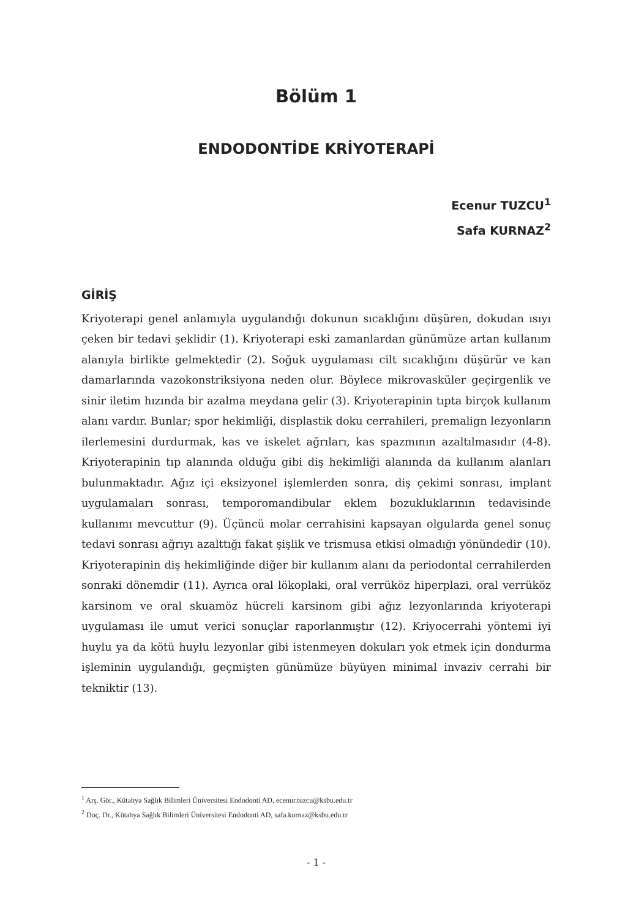Bölüm 1
ENDODONTİDE KRİYOTERAPİ
Ecenur TUZCU<sup>1</sup>
Safa KURNAZ<sup>2</sup>
GİRİŞ
Kriyoterapi genel anlamıyla uygulandığı dokunun sıcaklığını düşüren, dokudan ısıyı çeken bir tedavi şeklidir (1). Kriyoterapi eski zamanlardan günümüze artan kullanım alanıyla birlikte gelmektedir (2). Soğuk uygulaması cilt sıcaklığını düşürür ve kan damarlarında vazokonstriksiyona neden olur. Böylece mikrovasküler geçirgenlik ve sinir iletim hızında bir azalma meydana gelir (3). Kriyoterapinin tıpta birçok kullanım alanı vardır. Bunlar; spor hekimliği, displastik doku cerrahileri, premalign lezyonların ilerlemesini durdurmak, kas ve iskelet ağrıları, kas spazmının azaltılmasıdır (4-8). Kriyoterapinin tıp alanında olduğu gibi diş hekimliği alanında da kullanım alanları bulunmaktadır. Ağız içi eksizyonel işlemlerden sonra, diş çekimi sonrası, implant uygulamaları sonrası, temporomandibular eklem bozukluklarının tedavisinde kullanımı mevcuttur (9). Üçüncü molar cerrahisini kapsayan olgularda genel sonuç tedavi sonrası ağrıyı azalttığı fakat şişlik ve trismusa etkisi olmadığı yönündedir (10). Kriyoterapinin diş hekimliğinde diğer bir kullanım alanı da periodontal cerrahilerden sonraki dönemdir (11). Ayrıca oral lökoplaki, oral verrüköz hiperplazi, oral verrüköz karsinom ve oral skuamöz hücreli karsinom gibi ağız lezyonlarında kriyoterapi uygulaması ile umut verici sonuçlar raporlanmıştır (12). Kriyocerrahi yöntemi iyi huylu ya da kötü huylu lezyonlar gibi istenmeyen dokuları yok etmek için dondurma işleminin uygulandığı, geçmişten günümüze büyüyen minimal invaziv cerrahi bir tekniktir (13).
<sup>1</sup> Arş. Gör., Kütahya Sağlık Bilimleri Üniversitesi Endodonti AD, ecenur.tuzcu@ksbu.edu.tr
<sup>2</sup> Doç. Dr., Kütahya Sağlık Bilimleri Üniversitesi Endodonti AD, safa.kurnaz@ksbu.edu.tr
- 1 -